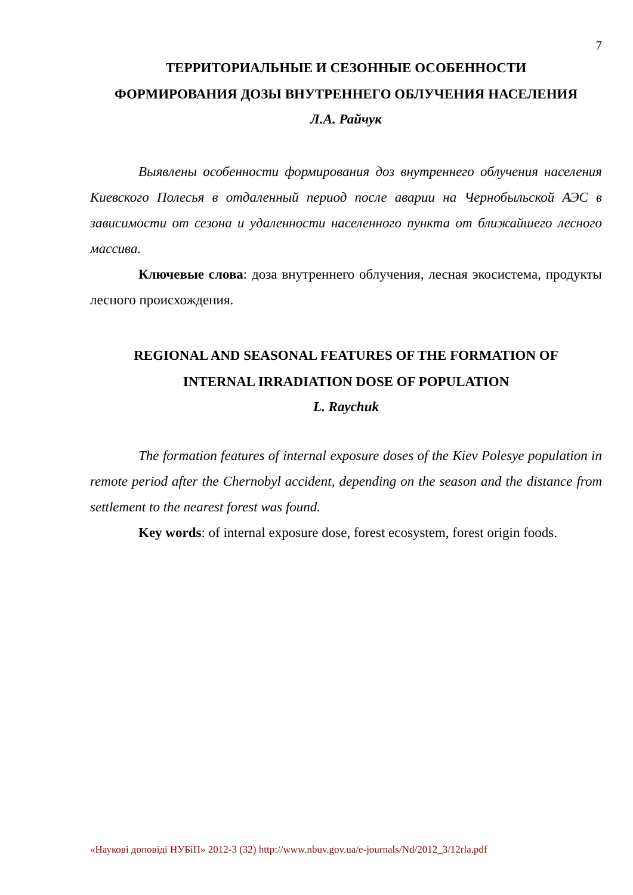7
ТЕРРИТОРИАЛЬНЫЕ И СЕЗОННЫЕ ОСОБЕННОСТИ
ФОРМИРОВАНИЯ ДОЗЫ ВНУТРЕННЕГО ОБЛУЧЕНИЯ НАСЕЛЕНИЯ
Л.А. Райчук
Выявлены особенности формирования доз внутреннего облучения населения Киевского Полесья в отдаленный период после аварии на Чернобыльской АЭС в зависимости от сезона и удаленности населенного пункта от ближайшего лесного массива.
Ключевые слова: доза внутреннего облучения, лесная экосистема, продукты лесного происхождения.
REGIONAL AND SEASONAL FEATURES OF THE FORMATION OF
INTERNAL IRRADIATION DOSE OF POPULATION
L. Raychuk
The formation features of internal exposure doses of the Kiev Polesye population in remote period after the Chernobyl accident, depending on the season and the distance from settlement to the nearest forest was found.
Key words: of internal exposure dose, forest ecosystem, forest origin foods.
«Наукові доповіді НУБіП» 2012-3 (32) http://www.nbuv.gov.ua/e-journals/Nd/2012_3/12rla.pdf